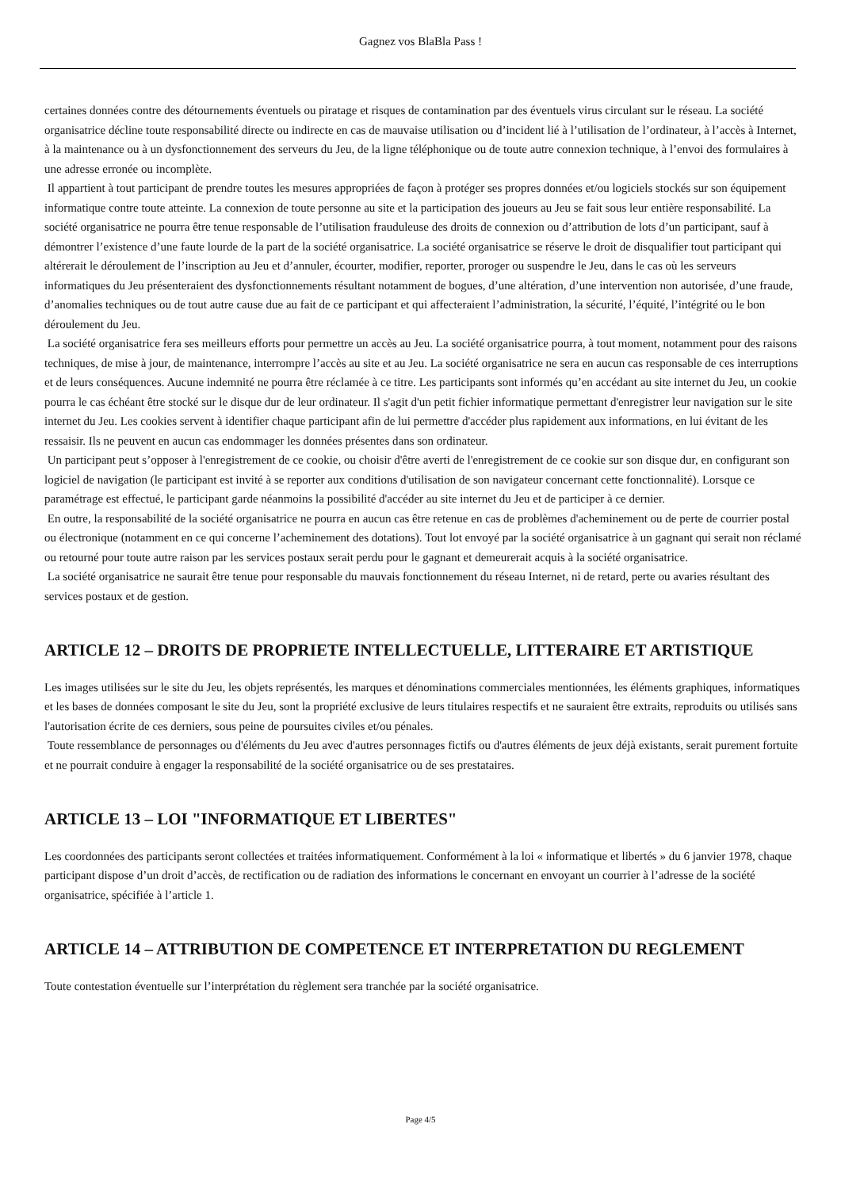Gagnez vos BlaBla Pass !
certaines données contre des détournements éventuels ou piratage et risques de contamination par des éventuels virus circulant sur le réseau. La société organisatrice décline toute responsabilité directe ou indirecte en cas de mauvaise utilisation ou d’incident lié à l’utilisation de l’ordinateur, à l’accès à Internet, à la maintenance ou à un dysfonctionnement des serveurs du Jeu, de la ligne téléphonique ou de toute autre connexion technique, à l’envoi des formulaires à une adresse erronée ou incomplète.
Il appartient à tout participant de prendre toutes les mesures appropriées de façon à protéger ses propres données et/ou logiciels stockés sur son équipement informatique contre toute atteinte. La connexion de toute personne au site et la participation des joueurs au Jeu se fait sous leur entière responsabilité. La société organisatrice ne pourra être tenue responsable de l’utilisation frauduleuse des droits de connexion ou d’attribution de lots d’un participant, sauf à démontrer l’existence d’une faute lourde de la part de la société organisatrice. La société organisatrice se réserve le droit de disqualifier tout participant qui altérerait le déroulement de l’inscription au Jeu et d’annuler, écourter, modifier, reporter, proroger ou suspendre le Jeu, dans le cas où les serveurs informatiques du Jeu présenteraient des dysfonctionnements résultant notamment de bogues, d’une altération, d’une intervention non autorisée, d’une fraude, d’anomalies techniques ou de tout autre cause due au fait de ce participant et qui affecteraient l’administration, la sécurité, l’équité, l’intégrité ou le bon déroulement du Jeu.
La société organisatrice fera ses meilleurs efforts pour permettre un accès au Jeu. La société organisatrice pourra, à tout moment, notamment pour des raisons techniques, de mise à jour, de maintenance, interrompre l’accès au site et au Jeu. La société organisatrice ne sera en aucun cas responsable de ces interruptions et de leurs conséquences. Aucune indemnité ne pourra être réclamée à ce titre. Les participants sont informés qu’en accédant au site internet du Jeu, un cookie pourra le cas échéant être stocké sur le disque dur de leur ordinateur. Il s'agit d'un petit fichier informatique permettant d'enregistrer leur navigation sur le site internet du Jeu. Les cookies servent à identifier chaque participant afin de lui permettre d'accéder plus rapidement aux informations, en lui évitant de les ressaisir. Ils ne peuvent en aucun cas endommager les données présentes dans son ordinateur.
Un participant peut s’opposer à l'enregistrement de ce cookie, ou choisir d'être averti de l'enregistrement de ce cookie sur son disque dur, en configurant son logiciel de navigation (le participant est invité à se reporter aux conditions d'utilisation de son navigateur concernant cette fonctionnalité). Lorsque ce paramétrage est effectué, le participant garde néanmoins la possibilité d'accéder au site internet du Jeu et de participer à ce dernier.
En outre, la responsabilité de la société organisatrice ne pourra en aucun cas être retenue en cas de problèmes d'acheminement ou de perte de courrier postal ou électronique (notamment en ce qui concerne l’acheminement des dotations). Tout lot envoyé par la société organisatrice à un gagnant qui serait non réclamé ou retourné pour toute autre raison par les services postaux serait perdu pour le gagnant et demeurerait acquis à la société organisatrice.
La société organisatrice ne saurait être tenue pour responsable du mauvais fonctionnement du réseau Internet, ni de retard, perte ou avaries résultant des services postaux et de gestion.
ARTICLE 12 – DROITS DE PROPRIETE INTELLECTUELLE, LITTERAIRE ET ARTISTIQUE
Les images utilisées sur le site du Jeu, les objets représentés, les marques et dénominations commerciales mentionnées, les éléments graphiques, informatiques et les bases de données composant le site du Jeu, sont la propriété exclusive de leurs titulaires respectifs et ne sauraient être extraits, reproduits ou utilisés sans l'autorisation écrite de ces derniers, sous peine de poursuites civiles et/ou pénales.
Toute ressemblance de personnages ou d'éléments du Jeu avec d'autres personnages fictifs ou d'autres éléments de jeux déjà existants, serait purement fortuite et ne pourrait conduire à engager la responsabilité de la société organisatrice ou de ses prestataires.
ARTICLE 13 – LOI "INFORMATIQUE ET LIBERTES"
Les coordonnées des participants seront collectées et traitées informatiquement. Conformément à la loi « informatique et libertés » du 6 janvier 1978, chaque participant dispose d’un droit d’accès, de rectification ou de radiation des informations le concernant en envoyant un courrier à l’adresse de la société organisatrice, spécifiée à l’article 1.
ARTICLE 14 – ATTRIBUTION DE COMPETENCE ET INTERPRETATION DU REGLEMENT
Toute contestation éventuelle sur l’interprétation du règlement sera tranchée par la société organisatrice.
Page 4/5